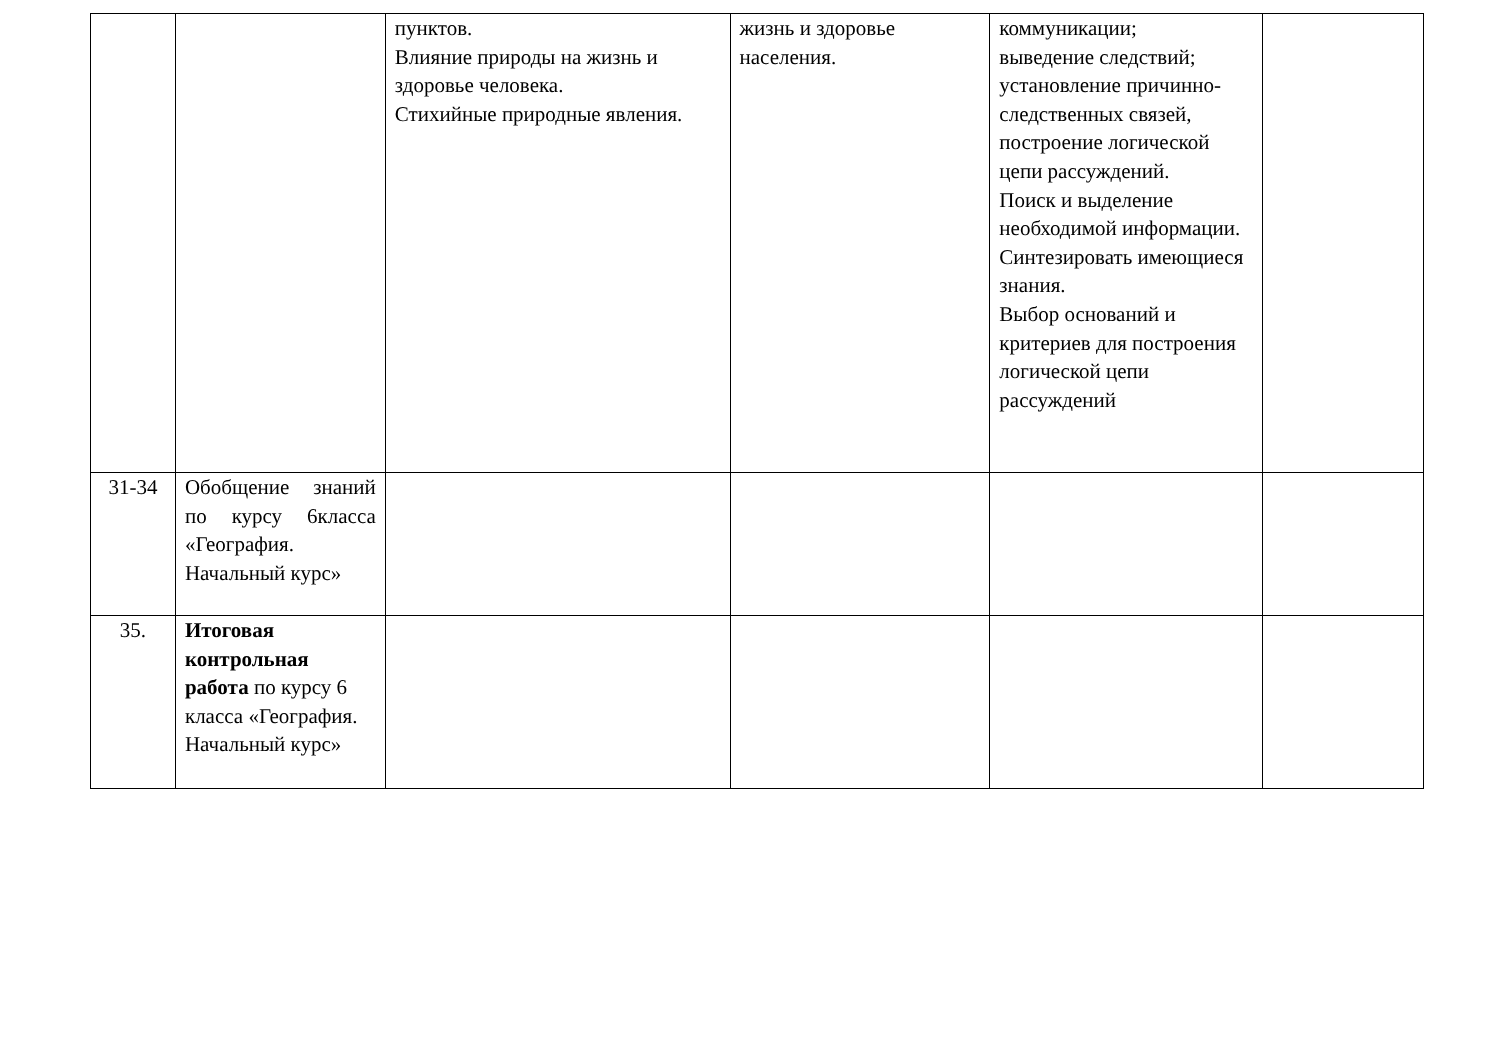| | | пунктов. Влияние природы на жизнь и здоровье человека. Стихийные природные явления. | жизнь и здоровье населения. | коммуникации; выведение следствий; установление причинно-следственных связей, построение логической цепи рассуждений. Поиск и выделение необходимой информации. Синтезировать имеющиеся знания. Выбор оснований и критериев для построения логической цепи рассуждений | |
| 31-34 | Обобщение знаний по курсу 6класса «География. Начальный курс» | | | | |
| 35. | Итоговая контрольная работа по курсу 6 класса «География. Начальный курс» | | | | |